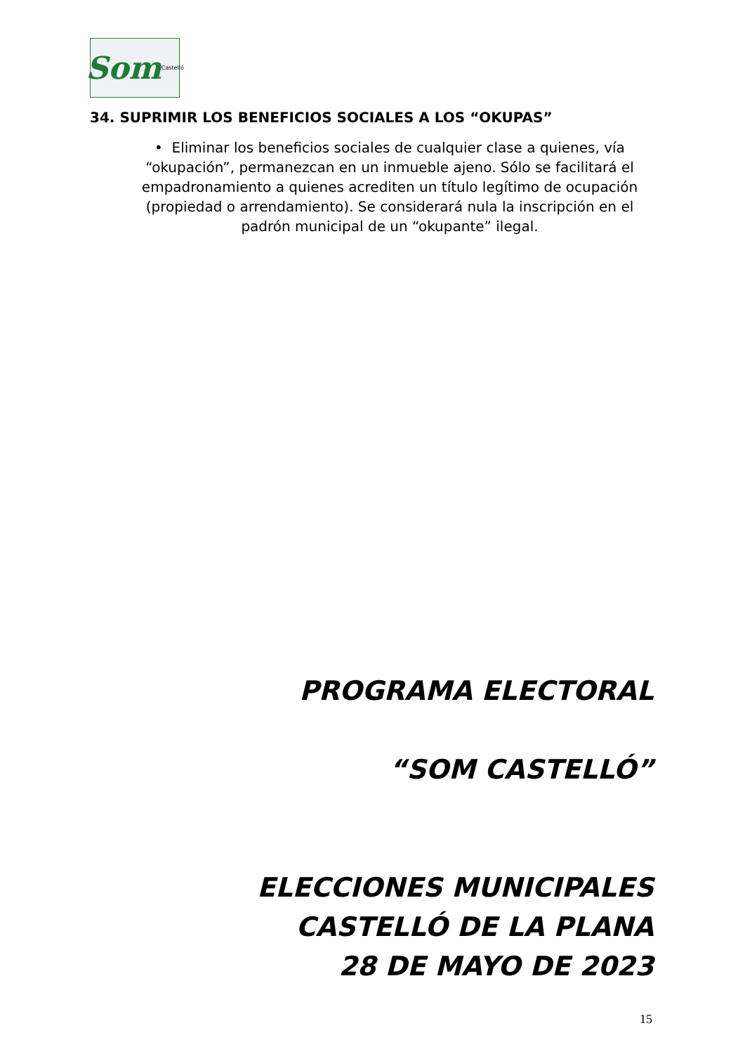Som Castelló
34. SUPRIMIR LOS BENEFICIOS SOCIALES A LOS “OKUPAS”
• Eliminar los beneficios sociales de cualquier clase a quienes, vía “okupación”, permanezcan en un inmueble ajeno. Sólo se facilitará el empadronamiento a quienes acrediten un título legítimo de ocupación (propiedad o arrendamiento). Se considerará nula la inscripción en el padrón municipal de un “okupante” ilegal.
PROGRAMA ELECTORAL
“SOM CASTELLÓ”
ELECCIONES MUNICIPALES
CASTELLÓ DE LA PLANA
28 DE MAYO DE 2023
15